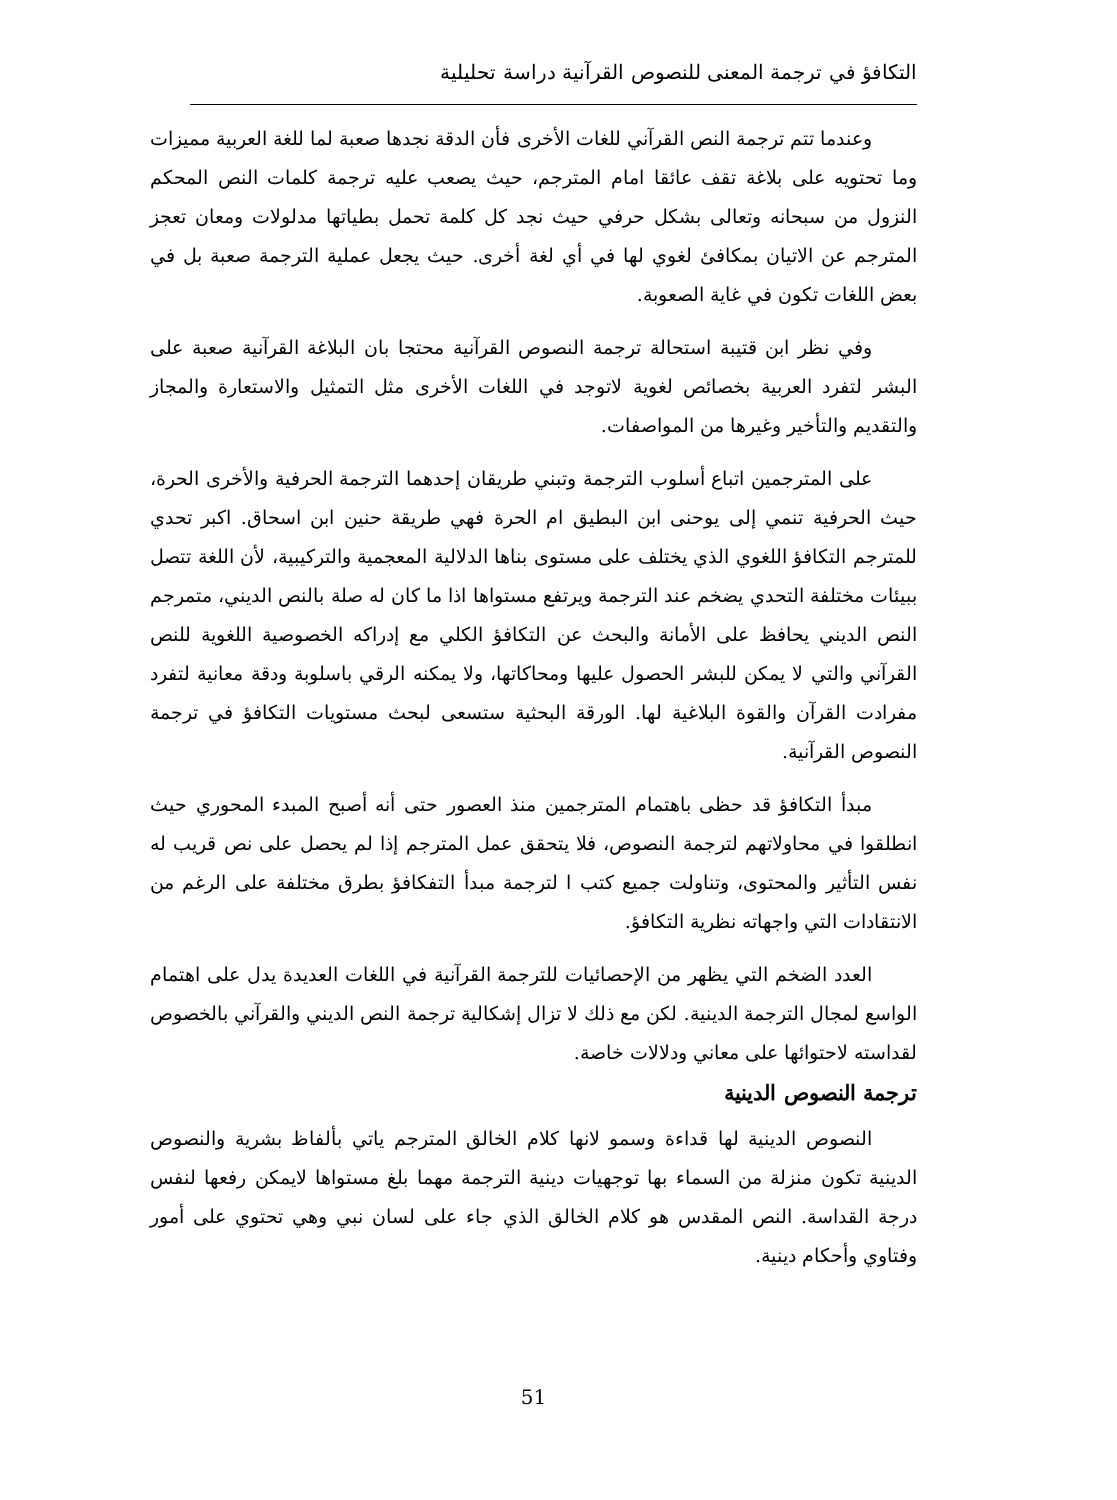التكافؤ في ترجمة المعنى للنصوص القرآنية دراسة تحليلية
وعندما تتم ترجمة النص القرآني للغات الأخرى فأن الدقة نجدها صعبة لما للغة العربية مميزات وما تحتويه على بلاغة تقف عائقا امام المترجم، حيث يصعب عليه ترجمة كلمات النص المحكم النزول من سبحانه وتعالى بشكل حرفي حيث نجد كل كلمة تحمل بطياتها مدلولات ومعان تعجز المترجم عن الاتيان بمكافئ لغوي لها في أي لغة أخرى. حيث يجعل عملية الترجمة صعبة بل في بعض اللغات تكون في غاية الصعوبة.
وفي نظر ابن قتيبة استحالة ترجمة النصوص القرآنية محتجا بان البلاغة القرآنية صعبة على البشر لتفرد العربية بخصائص لغوية لاتوجد في اللغات الأخرى مثل التمثيل والاستعارة والمجاز والتقديم والتأخير وغيرها من المواصفات.
على المترجمين اتباع أسلوب الترجمة وتبني طريقان إحدهما الترجمة الحرفية والأخرى الحرة، حيث الحرفية تنمي إلى يوحنى ابن البطيق ام الحرة فهي طريقة حنين ابن اسحاق. اكبر تحدي للمترجم التكافؤ اللغوي الذي يختلف على مستوى بناها الدلالية المعجمية والتركيبية، لأن اللغة تتصل ببيئات مختلفة التحدي يضخم عند الترجمة ويرتفع مستواها اذا ما كان له صلة بالنص الديني، متمرجم النص الديني يحافظ على الأمانة والبحث عن التكافؤ الكلي مع إدراكه الخصوصية اللغوية للنص القرآني والتي لا يمكن للبشر الحصول عليها ومحاكاتها، ولا يمكنه الرقي باسلوبة ودقة معانية لتفرد مفرادت القرآن والقوة البلاغية لها. الورقة البحثية ستسعى لبحث مستويات التكافؤ في ترجمة النصوص القرآنية.
مبدأ التكافؤ قد حظى باهتمام المترجمين منذ العصور حتى أنه أصبح المبدء المحوري حيث انطلقوا في محاولاتهم لترجمة النصوص، فلا يتحقق عمل المترجم إذا لم يحصل على نص قريب له نفس التأثير والمحتوى، وتناولت جميع كتب ا لترجمة مبدأ التفكافؤ بطرق مختلفة على الرغم من الانتقادات التي واجهاته نظرية التكافؤ.
العدد الضخم التي يظهر من الإحصائيات للترجمة القرآنية في اللغات العديدة يدل على اهتمام الواسع لمجال الترجمة الدينية. لكن مع ذلك لا تزال إشكالية ترجمة النص الديني والقرآني بالخصوص لقداسته لاحتوائها على معاني ودلالات خاصة.
ترجمة النصوص الدينية
النصوص الدينية لها قداءة وسمو لانها كلام الخالق المترجم ياتي بألفاظ بشرية والنصوص الدينية تكون منزلة من السماء بها توجهيات دينية الترجمة مهما بلغ مستواها لايمكن رفعها لنفس درجة القداسة. النص المقدس هو كلام الخالق الذي جاء على لسان نبي وهي تحتوي على أمور وفتاوي وأحكام دينية.
51